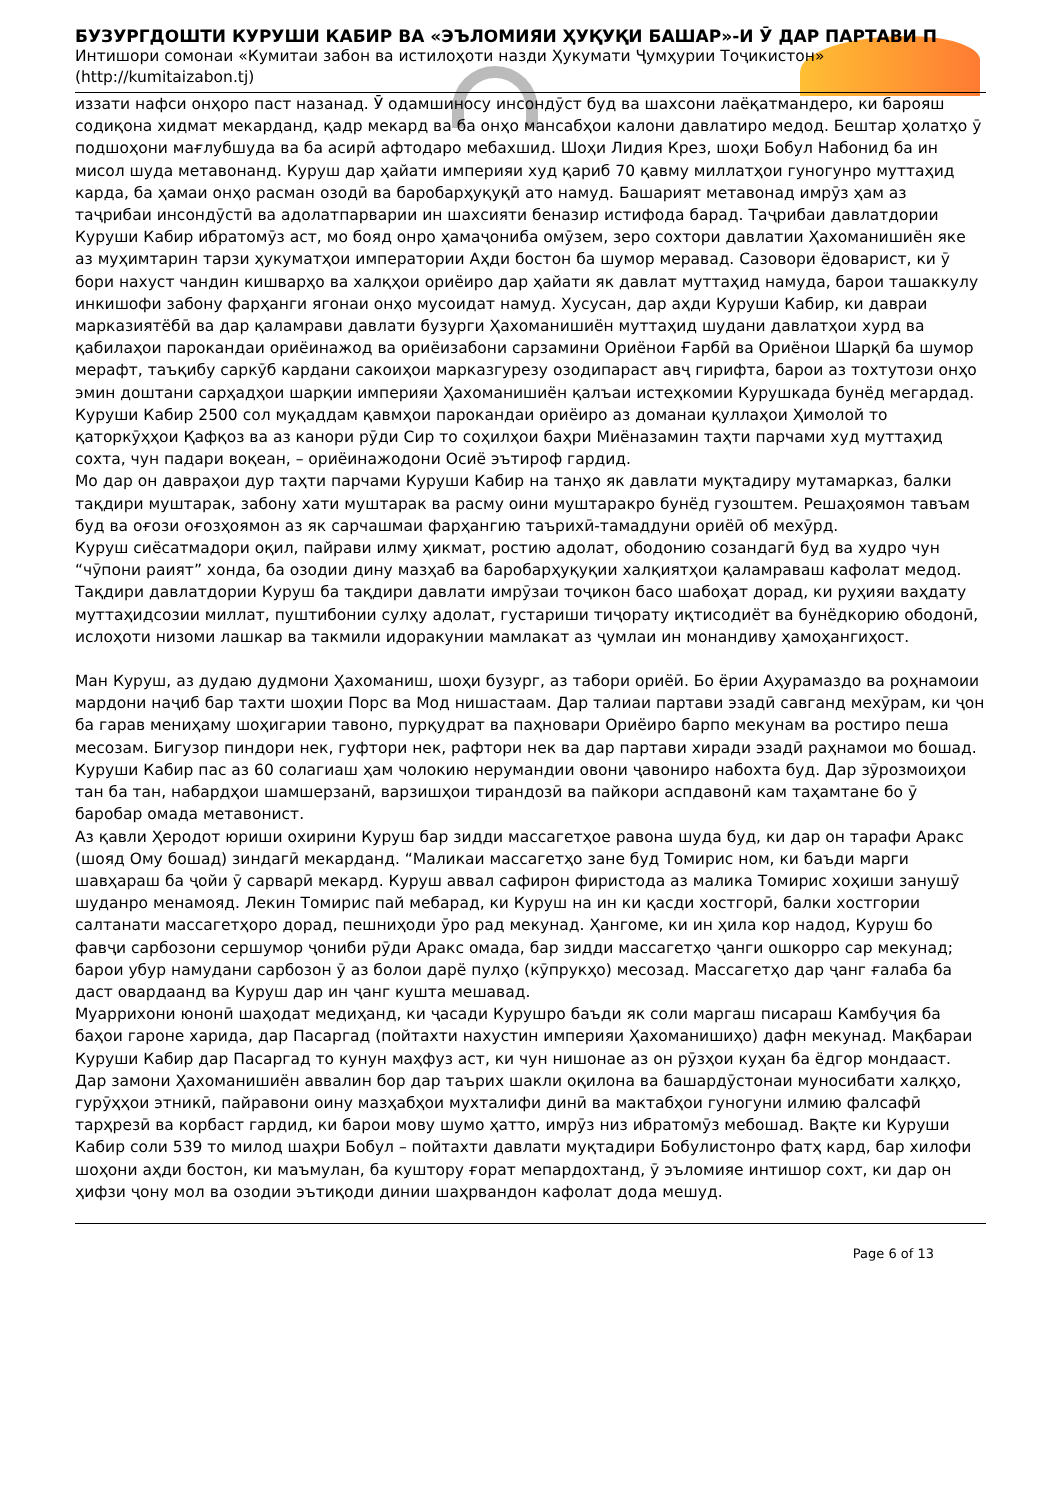БУЗУРГДОШТИ КУРУШИ КАБИР ВА «ЭЪЛОМИЯИ ҲУҚУҚИ БАШАР»-И Ӯ ДАР ПАРТАВИ П
Интишори сомонаи «Кумитаи забон ва истилоҳоти назди Ҳукумати Ҷумҳурии Тоҷикистон»
(http://kumitaizabon.tj)
иззати нафси онҳоро паст назанад. Ӯ одамшиносу инсондӯст буд ва шахсони лаёқатмандеро, ки барояш содиқона хидмат мекарданд, қадр мекард ва ба онҳо мансабҳои калони давлатиро медод. Бештар ҳолатҳо ӯ подшоҳони мағлубшуда ва ба асирӣ афтодаро мебахшид. Шоҳи Лидия Крез, шоҳи Бобул Набонид ба ин мисол шуда метавонанд. Куруш дар ҳайати империяи худ қариб 70 қавму миллатҳои гуногунро муттаҳид карда, ба ҳамаи онҳо расман озодӣ ва баробарҳуқуқӣ ато намуд. Башарият метавонад имрӯз ҳам аз таҷрибаи инсондӯстӣ ва адолатпарварии ин шахсияти беназир истифода барад. Таҷрибаи давлатдории Куруши Кабир ибратомӯз аст, мо бояд онро ҳамаҷониба омӯзем, зеро сохтори давлатии Ҳахоманишиён яке аз муҳимтарин тарзи ҳукуматҳои императории Аҳди бостон ба шумор меравад. Сазовори ёдоварист, ки ӯ бори нахуст чандин кишварҳо ва халқҳои ориёиро дар ҳайати як давлат муттаҳид намуда, барои ташаккулу инкишофи забону фарҳанги ягонаи онҳо мусоидат намуд. Хусусан, дар аҳди Куруши Кабир, ки давраи марказиятёбӣ ва дар қаламрави давлати бузурги Ҳахоманишиён муттаҳид шудани давлатҳои хурд ва қабилаҳои парокандаи ориёинажод ва ориёизабони сарзамини Ориёнои Ғарбӣ ва Ориёнои Шарқӣ ба шумор мерафт, таъқибу саркӯб кардани сакоиҳои марказгурезу озодипараст авҷ гирифта, барои аз тохтутози онҳо эмин доштани сарҳадҳои шарқии империяи Ҳахоманишиён қалъаи истеҳкомии Курушкада бунёд мегардад.
Куруши Кабир 2500 сол муқаддам қавмҳои парокандаи ориёиро аз доманаи қуллаҳои Ҳимолой то қаторкӯҳҳои Қафқоз ва аз канори рӯди Сир то соҳилҳои баҳри Миёназамин таҳти парчами худ муттаҳид сохта, чун падари воқеан, – ориёинажодони Осиё эътироф гардид.
Мо дар он давраҳои дур таҳти парчами Куруши Кабир на танҳо як давлати муқтадиру мутамарказ, балки тақдири муштарак, забону хати муштарак ва расму оини муштаракро бунёд гузоштем. Решаҳоямон тавъам буд ва оғози оғозҳоямон аз як сарчашмаи фарҳангию таърихӣ-тамаддуни ориёӣ об мехӯрд.
Куруш сиёсатмадори оқил, пайрави илму ҳикмат, ростию адолат, ободонию созандагӣ буд ва худро чун “чӯпони раият” хонда, ба озодии дину мазҳаб ва баробарҳуқуқии халқиятҳои қаламраваш кафолат медод. Тақдири давлатдории Куруш ба тақдири давлати имрӯзаи тоҷикон басо шабоҳат дорад, ки руҳияи ваҳдату муттаҳидсозии миллат, пуштибонии сулҳу адолат, густариши тиҷорату иқтисодиёт ва бунёдкорию ободонӣ, ислоҳоти низоми лашкар ва такмили идоракунии мамлакат аз ҷумлаи ин монандиву ҳамоҳангиҳост.
Ман Куруш, аз дудаю дудмони Ҳахоманиш, шоҳи бузург, аз табори ориёӣ. Бо ёрии Аҳурамаздо ва роҳнамоии мардони наҷиб бар тахти шоҳии Порс ва Мод нишастаам. Дар талиаи партави эзадӣ савганд мехӯрам, ки ҷон ба гарав мениҳаму шоҳигарии тавоно, пурқудрат ва паҳновари Ориёиро барпо мекунам ва ростиро пеша месозам. Бигузор пиндори нек, гуфтори нек, рафтори нек ва дар партави хиради эзадӣ раҳнамои мо бошад.
Куруши Кабир пас аз 60 солагиаш ҳам чолокию нерумандии овони ҷавониро набохта буд. Дар зӯрозмоиҳои тан ба тан, набардҳои шамшерзанӣ, варзишҳои тирандозӣ ва пайкори аспдавонӣ кам таҳамтане бо ӯ баробар омада метавонист.
Аз қавли Ҳеродот юриши охирини Куруш бар зидди массагетҳое равона шуда буд, ки дар он тарафи Аракс (шояд Ому бошад) зиндагӣ мекарданд. “Маликаи массагетҳо зане буд Томирис ном, ки баъди марги шавҳараш ба ҷойи ӯ сарварӣ мекард. Куруш аввал сафирон фиристода аз малика Томирис хоҳиши занушӯ шуданро менамояд. Лекин Томирис пай мебарад, ки Куруш на ин ки қасди хостгорӣ, балки хостгории салтанати массагетҳоро дорад, пешниҳоди ӯро рад мекунад. Ҳангоме, ки ин ҳила кор надод, Куруш бо фавҷи сарбозони сершумор ҷониби рӯди Аракс омада, бар зидди массагетҳо ҷанги ошкорро сар мекунад; барои убур намудани сарбозон ӯ аз болои дарё пулҳо (кӯпрукҳо) месозад. Массагетҳо дар ҷанг ғалаба ба даст овардаанд ва Куруш дар ин ҷанг кушта мешавад.
Муаррихони юнонӣ шаҳодат медиҳанд, ки ҷасади Курушро баъди як соли маргаш писараш Камбуҷия ба баҳои гароне харида, дар Пасаргад (пойтахти нахустин империяи Ҳахоманишиҳо) дафн мекунад. Мақбараи Куруши Кабир дар Пасаргад то кунун маҳфуз аст, ки чун нишонае аз он рӯзҳои куҳан ба ёдгор мондааст.
Дар замони Ҳахоманишиён аввалин бор дар таърих шакли оқилона ва башардӯстонаи муносибати халқҳо, гурӯҳҳои этникӣ, пайравони оину мазҳабҳои мухталифи динӣ ва мактабҳои гуногуни илмию фалсафӣ тарҳрезӣ ва корбаст гардид, ки барои мову шумо ҳатто, имрӯз низ ибратомӯз мебошад. Вақте ки Куруши Кабир соли 539 то милод шаҳри Бобул – пойтахти давлати муқтадири Бобулистонро фатҳ кард, бар хилофи шоҳони аҳди бостон, ки маъмулан, ба куштору ғорат мепардохтанд, ӯ эъломияе интишор сохт, ки дар он ҳифзи ҷону мол ва озодии эътиқоди динии шаҳрвандон кафолат дода мешуд.
Page 6 of 13